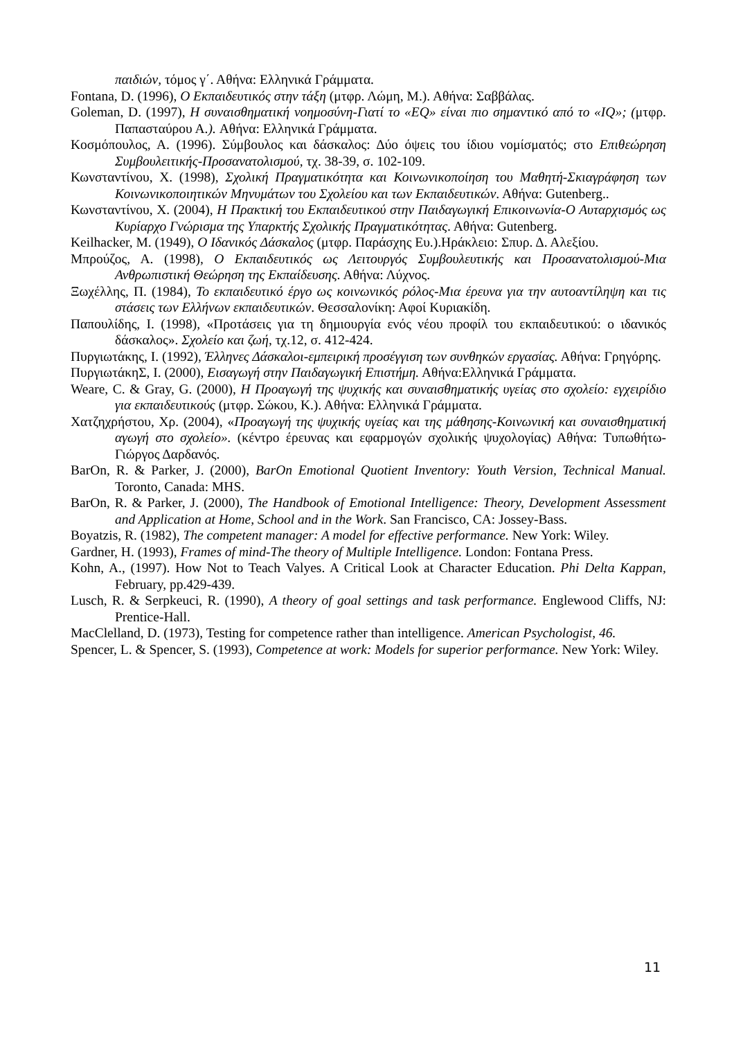παιδιών, τόμος γ΄. Αθήνα: Ελληνικά Γράμματα.
Fontana, D. (1996), Ο Εκπαιδευτικός στην τάξη (μτφρ. Λώμη, Μ.). Αθήνα: Σαββάλας.
Goleman, D. (1997), Η συναισθηματική νοημοσύνη-Γιατί το «EQ» είναι πιο σημαντικό από το «IQ»; (μτφρ. Παπασταύρου Α.). Αθήνα: Ελληνικά Γράμματα.
Κοσμόπουλος, Α. (1996). Σύμβουλος και δάσκαλος: Δύο όψεις του ίδιου νομίσματός; στο Επιθεώρηση Συμβουλειτικής-Προσανατολισμού, τχ. 38-39, σ. 102-109.
Κωνσταντίνου, Χ. (1998), Σχολική Πραγματικότητα και Κοινωνικοποίηση του Μαθητή-Σκιαγράφηση των Κοινωνικοποιητικών Μηνυμάτων του Σχολείου και των Εκπαιδευτικών. Αθήνα: Gutenberg..
Κωνσταντίνου, Χ. (2004), Η Πρακτική του Εκπαιδευτικού στην Παιδαγωγική Επικοινωνία-Ο Αυταρχισμός ως Κυρίαρχο Γνώρισμα της Υπαρκτής Σχολικής Πραγματικότητας. Αθήνα: Gutenberg.
Keilhacker, M. (1949), Ο Ιδανικός Δάσκαλος (μτφρ. Παράσχης Ευ.).Ηράκλειο: Σπυρ. Δ. Αλεξίου.
Μπρούζος, Α. (1998), Ο Εκπαιδευτικός ως Λειτουργός Συμβουλευτικής και Προσανατολισμού-Μια Ανθρωπιστική Θεώρηση της Εκπαίδευσης. Αθήνα: Λύχνος.
Ξωχέλλης, Π. (1984), Το εκπαιδευτικό έργο ως κοινωνικός ρόλος-Μια έρευνα για την αυτοαντίληψη και τις στάσεις των Ελλήνων εκπαιδευτικών. Θεσσαλονίκη: Αφοί Κυριακίδη.
Παπουλίδης, Ι. (1998), «Προτάσεις για τη δημιουργία ενός νέου προφίλ του εκπαιδευτικού: ο ιδανικός δάσκαλος». Σχολείο και ζωή, τχ.12, σ. 412-424.
Πυργιωτάκης, Ι. (1992), Έλληνες Δάσκαλοι-εμπειρική προσέγγιση των συνθηκών εργασίας. Αθήνα: Γρηγόρης.
ΠυργιωτάκηΣ, Ι. (2000), Εισαγωγή στην Παιδαγωγική Επιστήμη. Αθήνα:Ελληνικά Γράμματα.
Weare, C. & Gray, G. (2000), Η Προαγωγή της ψυχικής και συναισθηματικής υγείας στο σχολείο: εγχειρίδιο για εκπαιδευτικούς (μτφρ. Σώκου, Κ.). Αθήνα: Ελληνικά Γράμματα.
Χατζηχρήστου, Χρ. (2004), «Προαγωγή της ψυχικής υγείας και της μάθησης-Κοινωνική και συναισθηματική αγωγή στο σχολείο». (κέντρο έρευνας και εφαρμογών σχολικής ψυχολογίας) Αθήνα: Τυπωθήτω-Γιώργος Δαρδανός.
BarOn, R. & Parker, J. (2000), BarOn Emotional Quotient Inventory: Youth Version, Technical Manual. Toronto, Canada: MHS.
BarOn, R. & Parker, J. (2000), The Handbook of Emotional Intelligence: Theory, Development Assessment and Application at Home, School and in the Work. San Francisco, CA: Jossey-Bass.
Boyatzis, R. (1982), The competent manager: A model for effective performance. New York: Wiley.
Gardner, H. (1993), Frames of mind-The theory of Multiple Intelligence. London: Fontana Press.
Kohn, A., (1997). How Not to Teach Valyes. A Critical Look at Character Education. Phi Delta Kappan, February, pp.429-439.
Lusch, R. & Serpkeuci, R. (1990), A theory of goal settings and task performance. Englewood Cliffs, NJ: Prentice-Hall.
MacClelland, D. (1973), Testing for competence rather than intelligence. American Psychologist, 46.
Spencer, L. & Spencer, S. (1993), Competence at work: Models for superior performance. New York: Wiley.
11